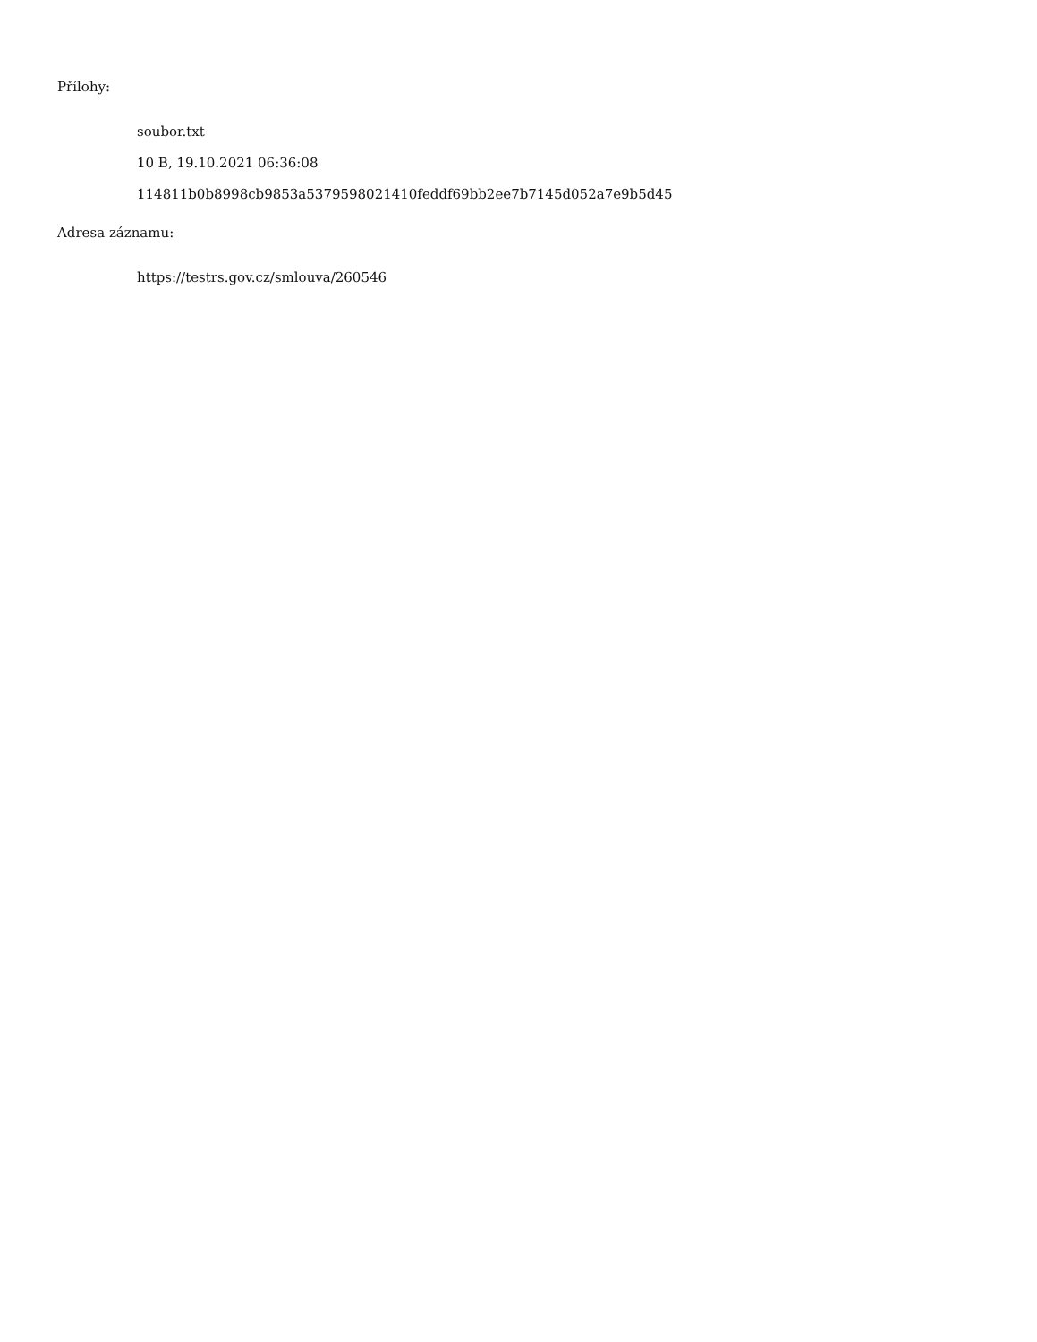Přílohy:
soubor.txt
10 B, 19.10.2021 06:36:08
114811b0b8998cb9853a5379598021410feddf69bb2ee7b7145d052a7e9b5d45
Adresa záznamu:
https://testrs.gov.cz/smlouva/260546